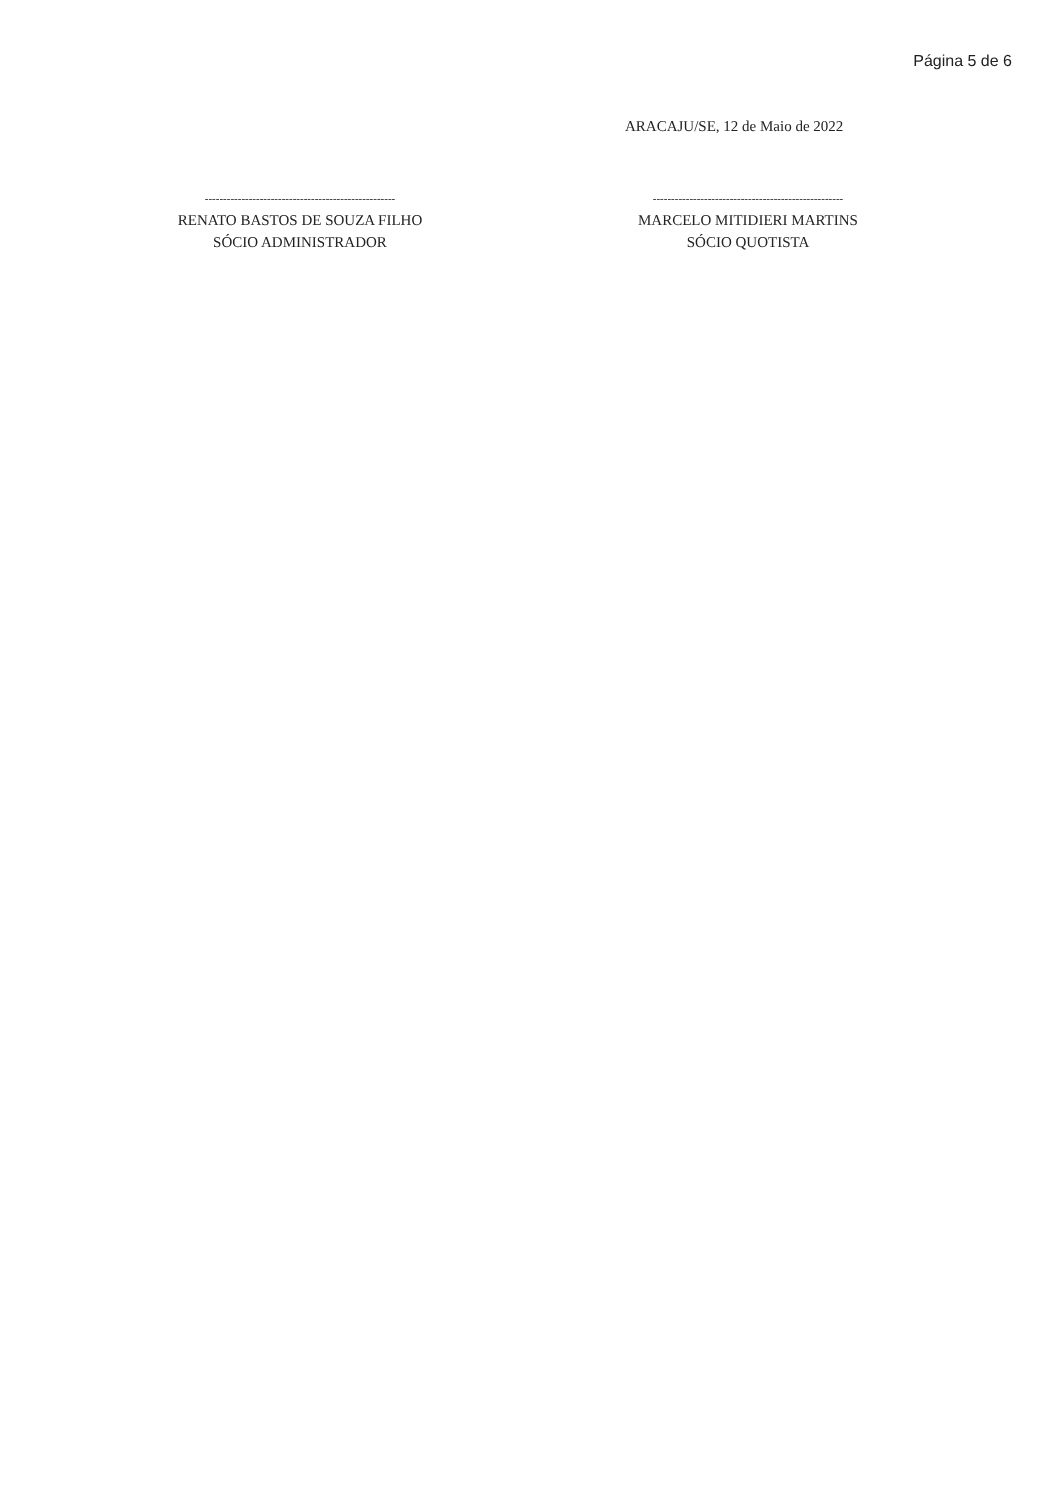Página 5 de 6
ARACAJU/SE, 12 de Maio de 2022
----------------------------------------------------
RENATO BASTOS DE SOUZA FILHO
SÓCIO ADMINISTRADOR
----------------------------------------------------
MARCELO MITIDIERI MARTINS
SÓCIO QUOTISTA